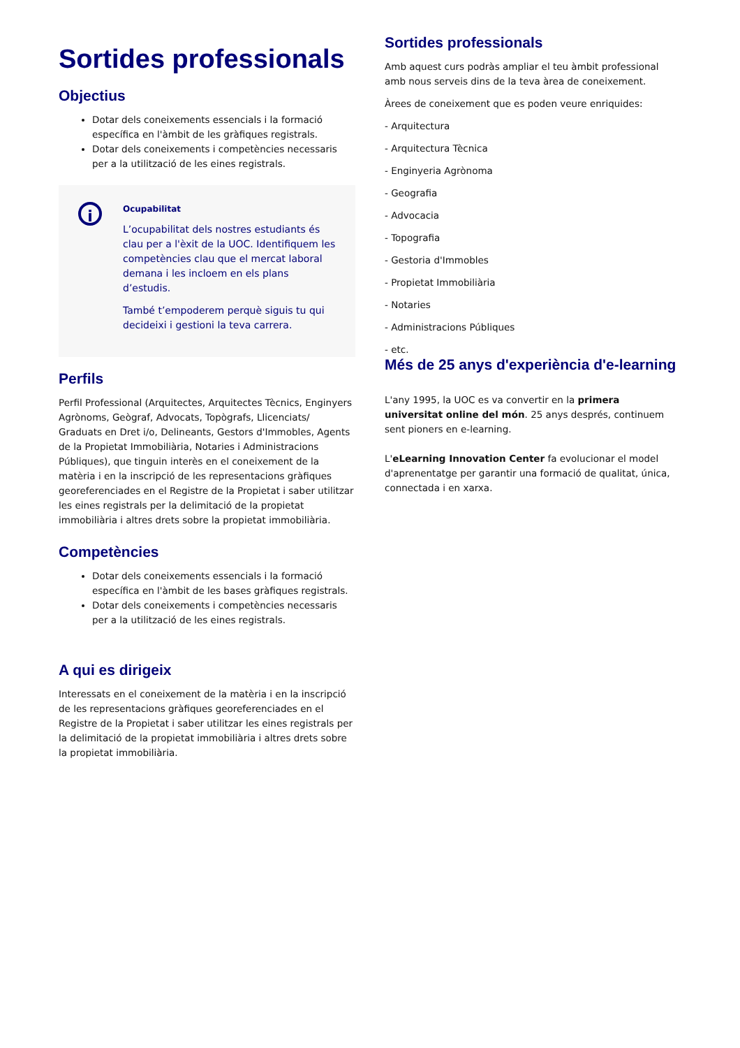Sortides professionals
Objectius
Dotar dels coneixements essencials i la formació específica en l'àmbit de les gràfiques registrals.
Dotar dels coneixements i competències necessaris per a la utilització de les eines registrals.
i
Ocupabilitat
L’ocupabilitat dels nostres estudiants és clau per a l'èxit de la UOC. Identifiquem les competències clau que el mercat laboral demana i les incloem en els plans d’estudis.
També t’empoderem perquè siguis tu qui decideixi i gestioni la teva carrera.
Perfils
Perfil Professional (Arquitectes, Arquitectes Tècnics, Enginyers Agrònoms, Geògraf, Advocats, Topògrafs, Llicenciats/ Graduats en Dret i/o, Delineants, Gestors d'Immobles, Agents de la Propietat Immobiliària, Notaries i Administracions Públiques), que tinguin interès en el coneixement de la matèria i en la inscripció de les representacions gràfiques georeferenciades en el Registre de la Propietat i saber utilitzar les eines registrals per la delimitació de la propietat immobiliària i altres drets sobre la propietat immobiliària.
Competències
Dotar dels coneixements essencials i la formació específica en l'àmbit de les bases gràfiques registrals.
Dotar dels coneixements i competències necessaris per a la utilització de les eines registrals.
A qui es dirigeix
Interessats en el coneixement de la matèria i en la inscripció de les representacions gràfiques georeferenciades en el Registre de la Propietat i saber utilitzar les eines registrals per la delimitació de la propietat immobiliària i altres drets sobre la propietat immobiliària.
Sortides professionals
Amb aquest curs podràs ampliar el teu àmbit professional amb nous serveis dins de la teva àrea de coneixement.
Àrees de coneixement que es poden veure enriquides:
- Arquitectura
- Arquitectura Tècnica
- Enginyeria Agrònoma
- Geografia
- Advocacia
- Topografia
- Gestoria d'Immobles
- Propietat Immobiliària
- Notaries
- Administracions Públiques
- etc.
Més de 25 anys d'experiència d'e-learning
L'any 1995, la UOC es va convertir en la primera universitat online del món. 25 anys després, continuem sent pioners en e-learning.
L'eLearning Innovation Center fa evolucionar el model d'aprenentatge per garantir una formació de qualitat, única, connectada i en xarxa.